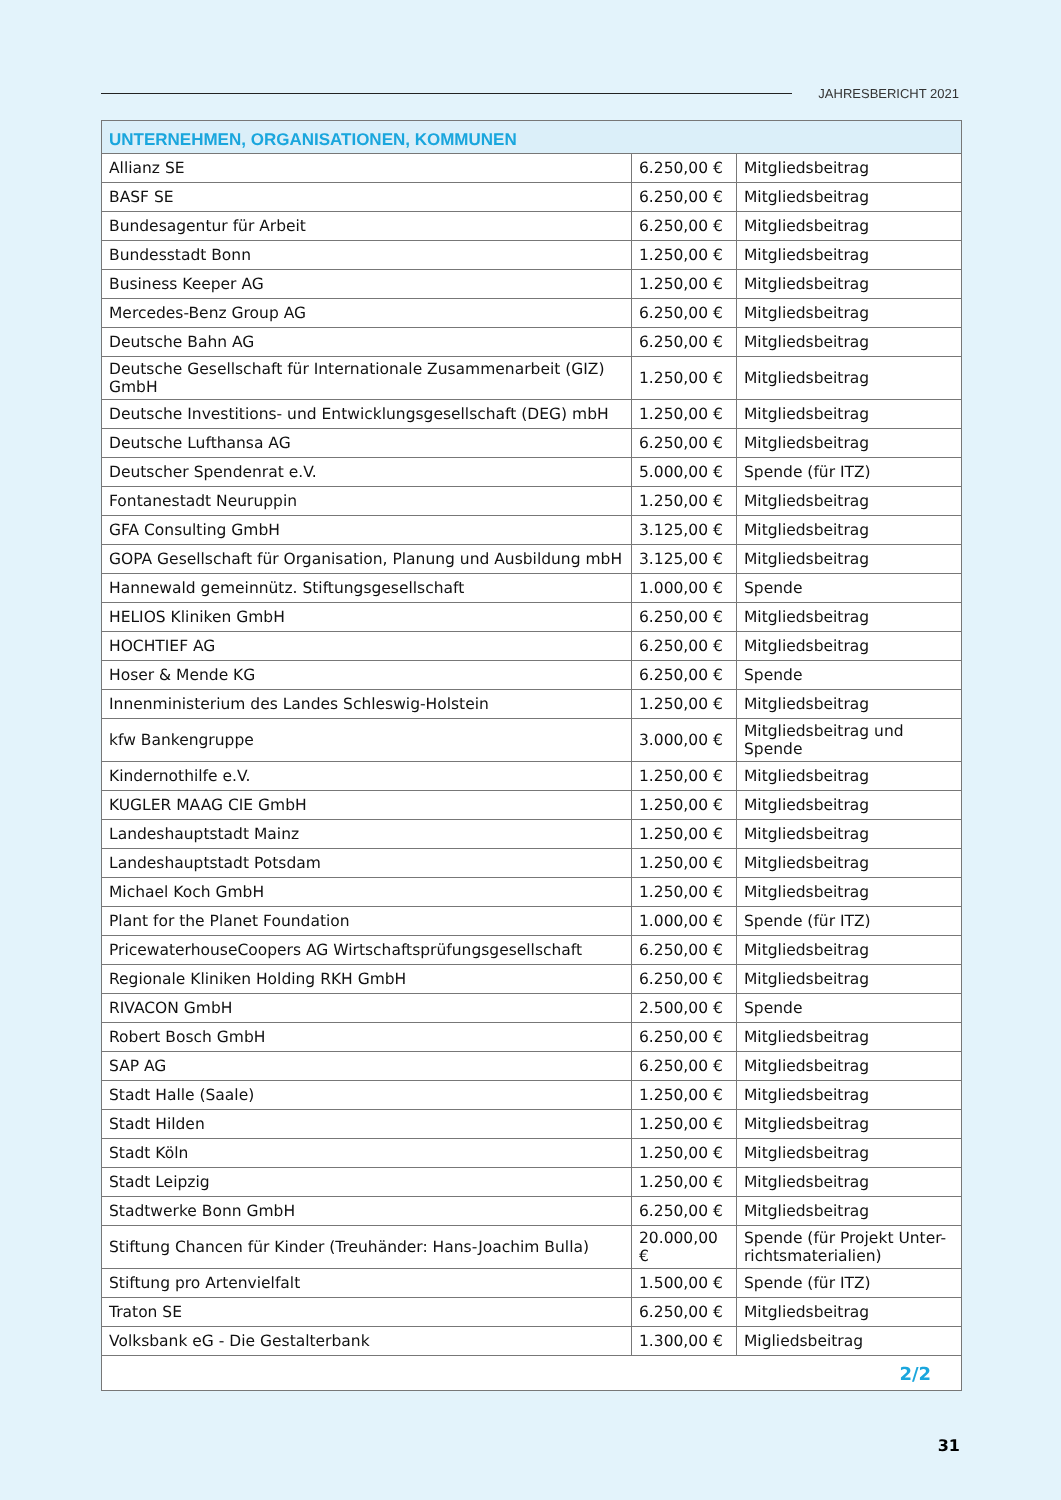JAHRESBERICHT 2021
| UNTERNEHMEN, ORGANISATIONEN, KOMMUNEN | | |
| --- | --- | --- |
| Allianz SE | 6.250,00 € | Mitgliedsbeitrag |
| BASF SE | 6.250,00 € | Mitgliedsbeitrag |
| Bundesagentur für Arbeit | 6.250,00 € | Mitgliedsbeitrag |
| Bundesstadt Bonn | 1.250,00 € | Mitgliedsbeitrag |
| Business Keeper AG | 1.250,00 € | Mitgliedsbeitrag |
| Mercedes-Benz Group AG | 6.250,00 € | Mitgliedsbeitrag |
| Deutsche Bahn AG | 6.250,00 € | Mitgliedsbeitrag |
| Deutsche Gesellschaft für Internationale Zusammenarbeit (GIZ) GmbH | 1.250,00 € | Mitgliedsbeitrag |
| Deutsche Investitions- und Entwicklungsgesellschaft (DEG) mbH | 1.250,00 € | Mitgliedsbeitrag |
| Deutsche Lufthansa AG | 6.250,00 € | Mitgliedsbeitrag |
| Deutscher Spendenrat e.V. | 5.000,00 € | Spende (für ITZ) |
| Fontanestadt Neuruppin | 1.250,00 € | Mitgliedsbeitrag |
| GFA Consulting GmbH | 3.125,00 € | Mitgliedsbeitrag |
| GOPA Gesellschaft für Organisation, Planung und Ausbildung mbH | 3.125,00 € | Mitgliedsbeitrag |
| Hannewald gemeinnütz. Stiftungsgesellschaft | 1.000,00 € | Spende |
| HELIOS Kliniken GmbH | 6.250,00 € | Mitgliedsbeitrag |
| HOCHTIEF AG | 6.250,00 € | Mitgliedsbeitrag |
| Hoser & Mende KG | 6.250,00 € | Spende |
| Innenministerium des Landes Schleswig-Holstein | 1.250,00 € | Mitgliedsbeitrag |
| kfw Bankengruppe | 3.000,00 € | Mitgliedsbeitrag und Spende |
| Kindernothilfe e.V. | 1.250,00 € | Mitgliedsbeitrag |
| KUGLER MAAG CIE GmbH | 1.250,00 € | Mitgliedsbeitrag |
| Landeshauptstadt Mainz | 1.250,00 € | Mitgliedsbeitrag |
| Landeshauptstadt Potsdam | 1.250,00 € | Mitgliedsbeitrag |
| Michael Koch GmbH | 1.250,00 € | Mitgliedsbeitrag |
| Plant for the Planet Foundation | 1.000,00 € | Spende (für ITZ) |
| PricewaterhouseCoopers AG Wirtschaftsprüfungsgesellschaft | 6.250,00 € | Mitgliedsbeitrag |
| Regionale Kliniken Holding RKH GmbH | 6.250,00 € | Mitgliedsbeitrag |
| RIVACON GmbH | 2.500,00 € | Spende |
| Robert Bosch GmbH | 6.250,00 € | Mitgliedsbeitrag |
| SAP AG | 6.250,00 € | Mitgliedsbeitrag |
| Stadt Halle (Saale) | 1.250,00 € | Mitgliedsbeitrag |
| Stadt Hilden | 1.250,00 € | Mitgliedsbeitrag |
| Stadt Köln | 1.250,00 € | Mitgliedsbeitrag |
| Stadt Leipzig | 1.250,00 € | Mitgliedsbeitrag |
| Stadtwerke Bonn GmbH | 6.250,00 € | Mitgliedsbeitrag |
| Stiftung Chancen für Kinder (Treuhänder: Hans-Joachim Bulla) | 20.000,00 € | Spende (für Projekt Unter-richtsmaterialien) |
| Stiftung pro Artenvielfalt | 1.500,00 € | Spende (für ITZ) |
| Traton SE | 6.250,00 € | Mitgliedsbeitrag |
| Volksbank eG - Die Gestalterbank | 1.300,00 € | Migliedsbeitrag |
| 2/2 | | |
31